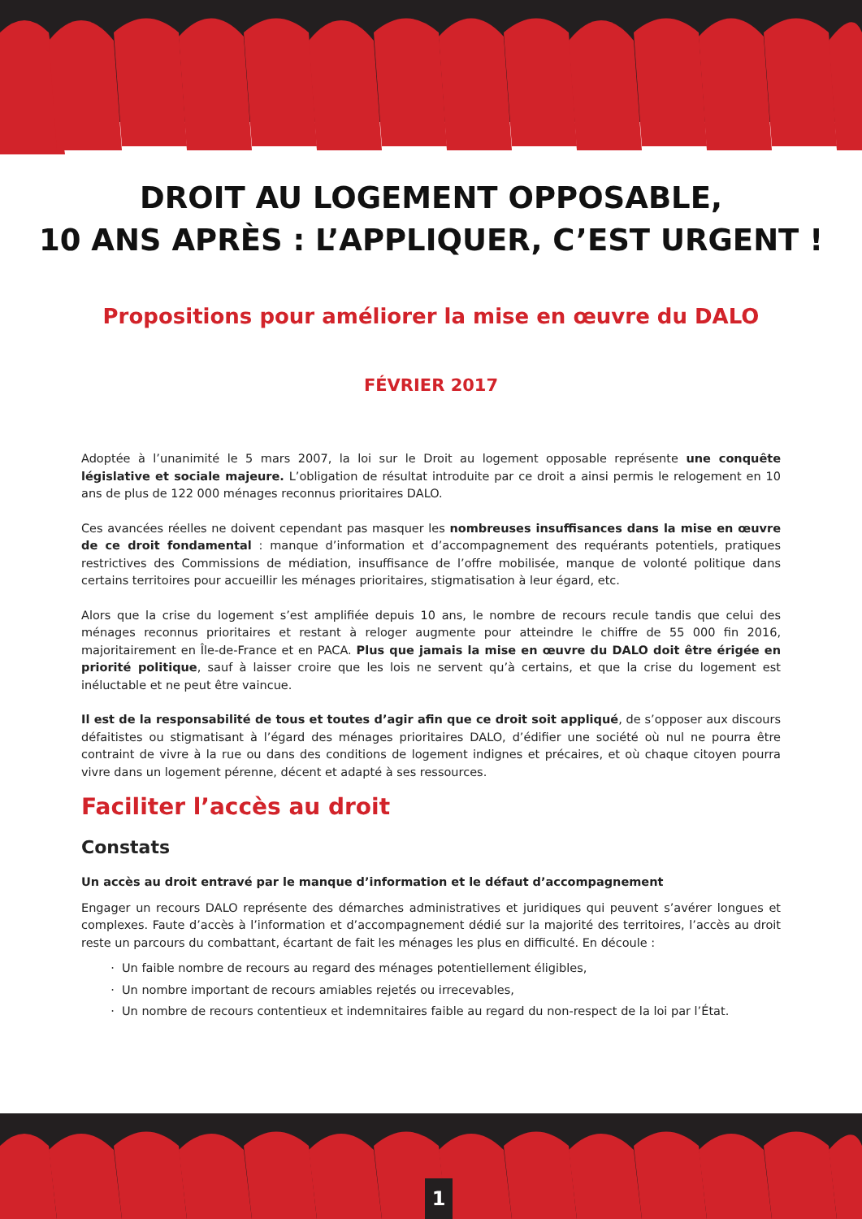DROIT AU LOGEMENT OPPOSABLE,
10 ANS APRÈS : L’APPLIQUER, C’EST URGENT !
Propositions pour améliorer la mise en œuvre du DALO
FÉVRIER 2017
Adoptée à l’unanimité le 5 mars 2007, la loi sur le Droit au logement opposable représente une conquête législative et sociale majeure. L’obligation de résultat introduite par ce droit a ainsi permis le relogement en 10 ans de plus de 122 000 ménages reconnus prioritaires DALO.
Ces avancées réelles ne doivent cependant pas masquer les nombreuses insuffisances dans la mise en œuvre de ce droit fondamental : manque d’information et d’accompagnement des requérants potentiels, pratiques restrictives des Commissions de médiation, insuffisance de l’offre mobilisée, manque de volonté politique dans certains territoires pour accueillir les ménages prioritaires, stigmatisation à leur égard, etc.
Alors que la crise du logement s’est amplifiée depuis 10 ans, le nombre de recours recule tandis que celui des ménages reconnus prioritaires et restant à reloger augmente pour atteindre le chiffre de 55 000 fin 2016, majoritairement en Île-de-France et en PACA. Plus que jamais la mise en œuvre du DALO doit être érigée en priorité politique, sauf à laisser croire que les lois ne servent qu’à certains, et que la crise du logement est inéluctable et ne peut être vaincue.
Il est de la responsabilité de tous et toutes d’agir afin que ce droit soit appliqué, de s’opposer aux discours défaitistes ou stigmatisant à l’égard des ménages prioritaires DALO, d’édifier une société où nul ne pourra être contraint de vivre à la rue ou dans des conditions de logement indignes et précaires, et où chaque citoyen pourra vivre dans un logement pérenne, décent et adapté à ses ressources.
Faciliter l’accès au droit
Constats
Un accès au droit entravé par le manque d’information et le défaut d’accompagnement
Engager un recours DALO représente des démarches administratives et juridiques qui peuvent s’avérer longues et complexes. Faute d’accès à l’information et d’accompagnement dédié sur la majorité des territoires, l’accès au droit reste un parcours du combattant, écartant de fait les ménages les plus en difficulté. En découle :
Un faible nombre de recours au regard des ménages potentiellement éligibles,
Un nombre important de recours amiables rejetés ou irrecevables,
Un nombre de recours contentieux et indemnitaires faible au regard du non-respect de la loi par l’État.
1